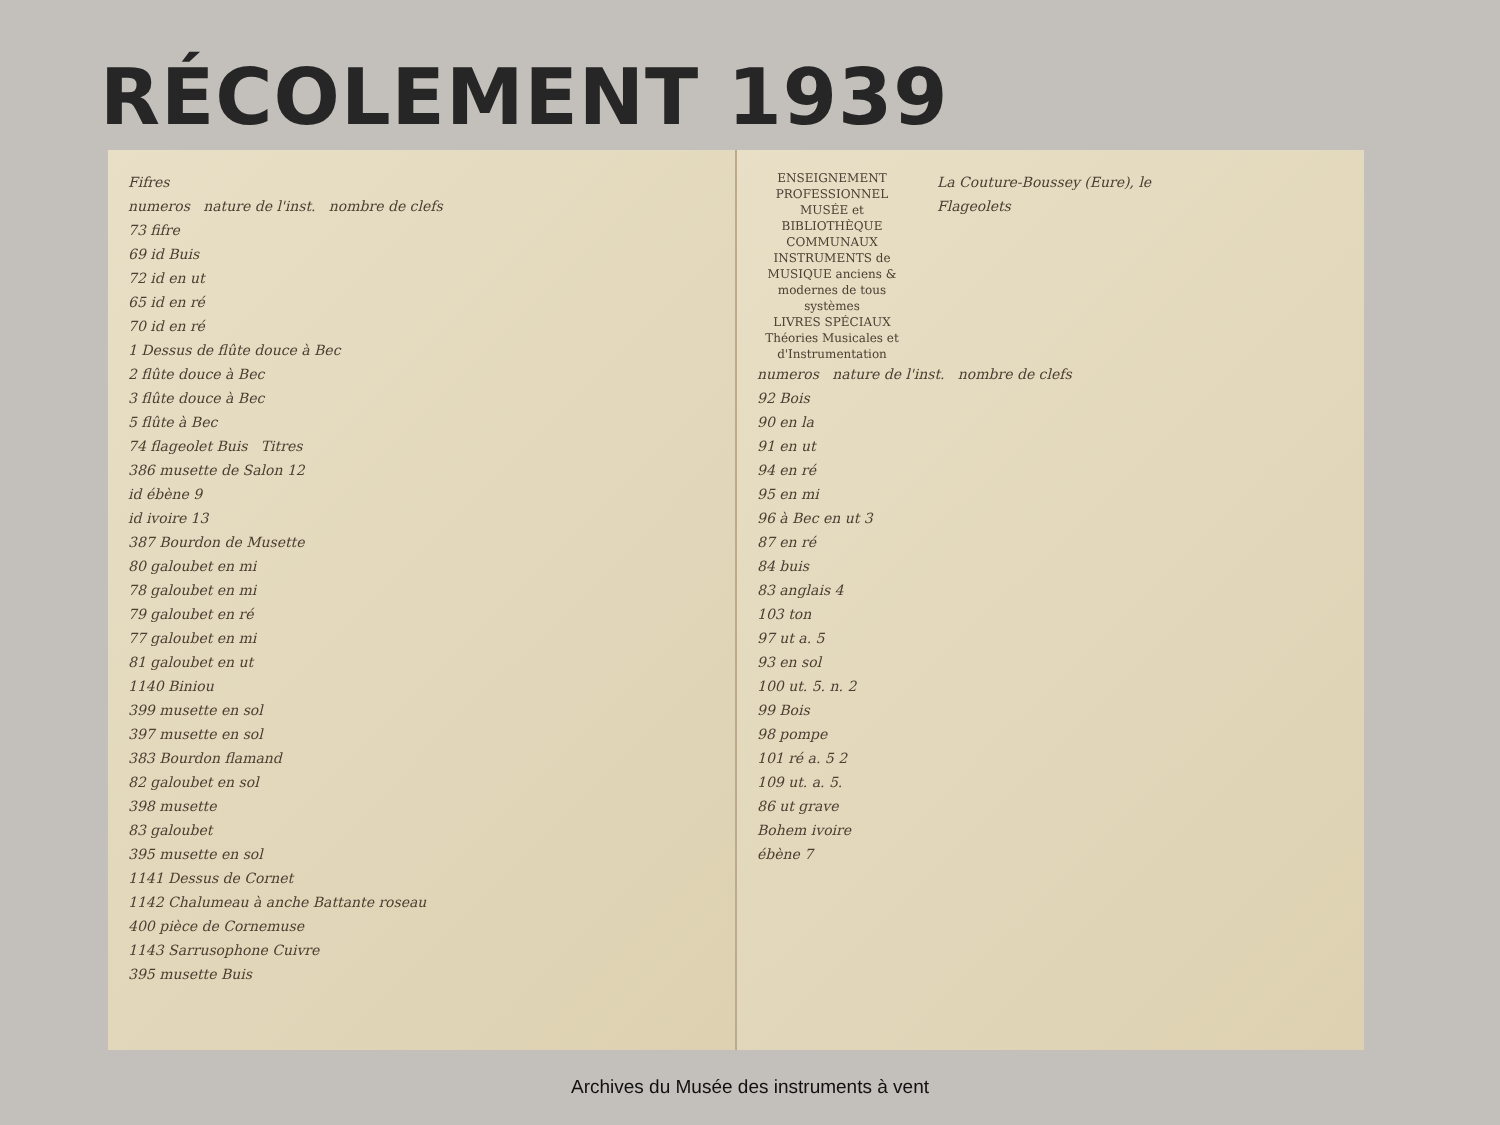RÉCOLEMENT 1939
Fifres
numeros nature de l'inst. nombre de clefs
73 fifre
69 id Buis
72 id en ut
65 id en ré
70 id en ré
1 Dessus de flûte douce à Bec
2 flûte douce à Bec
3 flûte douce à Bec
5 flûte à Bec
74 flageolet Buis Titres
386 musette de Salon 12
id ébène 9
id ivoire 13
387 Bourdon de Musette
80 galoubet en mi
78 galoubet en mi
79 galoubet en ré
77 galoubet en mi
81 galoubet en ut
1140 Biniou
399 musette en sol
397 musette en sol
383 Bourdon flamand
82 galoubet en sol
398 musette
83 galoubet
395 musette en sol
1141 Dessus de Cornet
1142 Chalumeau à anche Battante roseau
400 pièce de Cornemuse
1143 Sarrusophone Cuivre
395 musette Buis
ENSEIGNEMENT PROFESSIONNEL
MUSÉE et BIBLIOTHÈQUE COMMUNAUX
INSTRUMENTS de MUSIQUE anciens & modernes de tous systèmes
LIVRES SPÉCIAUX Théories Musicales et d'Instrumentation
La Couture-Boussey (Eure), le
Flageolets
numeros nature de l'inst. nombre de clefs
92 Bois
90 en la
91 en ut
94 en ré
95 en mi
96 à Bec en ut 3
87 en ré
84 buis
83 anglais 4
103 ton
97 ut a. 5
93 en sol
100 ut. 5. n. 2
99 Bois
98 pompe
101 ré a. 5 2
109 ut. a. 5.
86 ut grave
Bohem ivoire
ébène 7
Archives du Musée des instruments à vent